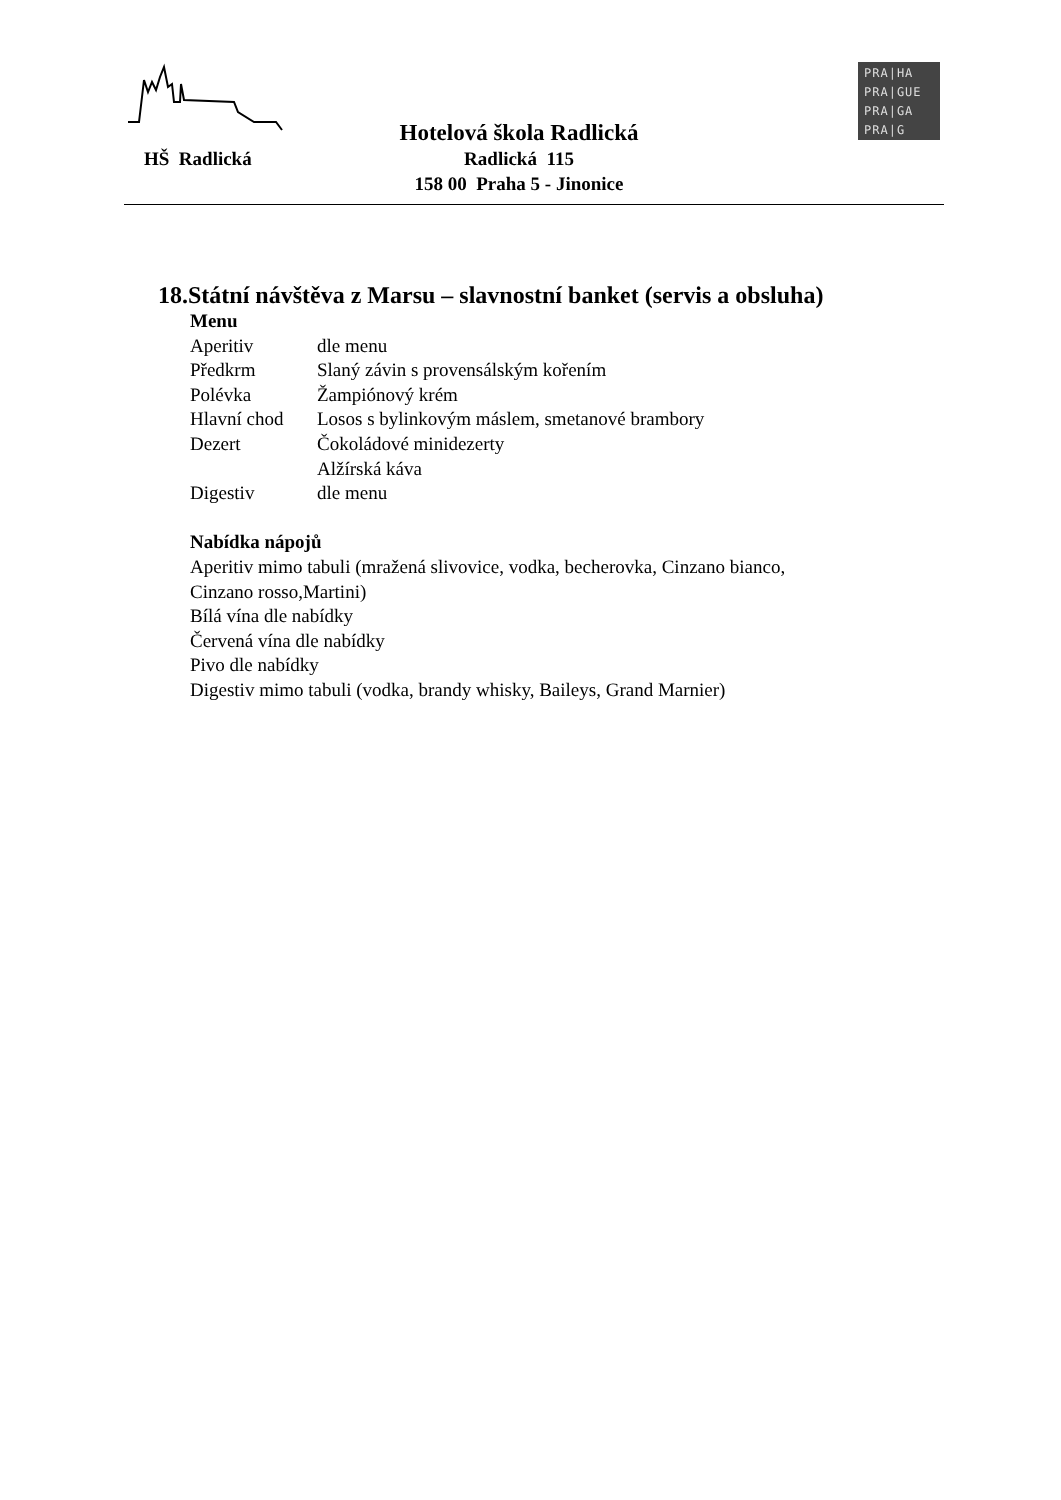HŠ Radlická
Hotelová škola Radlická
Radlická 115
158 00 Praha 5 - Jinonice
PRA|HA
PRA|GUE
PRA|GA
PRA|G
18.Státní návštěva z Marsu – slavnostní banket (servis a obsluha)
Menu
Aperitiv dle menu
Předkrm Slaný závin s provensálským kořením
Polévka Žampiónový krém
Hlavní chod Losos s bylinkovým máslem, smetanové brambory
Dezert Čokoládové minidezerty
Alžírská káva
Digestiv dle menu
Nabídka nápojů
Aperitiv mimo tabuli (mražená slivovice, vodka, becherovka, Cinzano bianco,
Cinzano rosso,Martini)
Bílá vína dle nabídky
Červená vína dle nabídky
Pivo dle nabídky
Digestiv mimo tabuli (vodka, brandy whisky, Baileys, Grand Marnier)